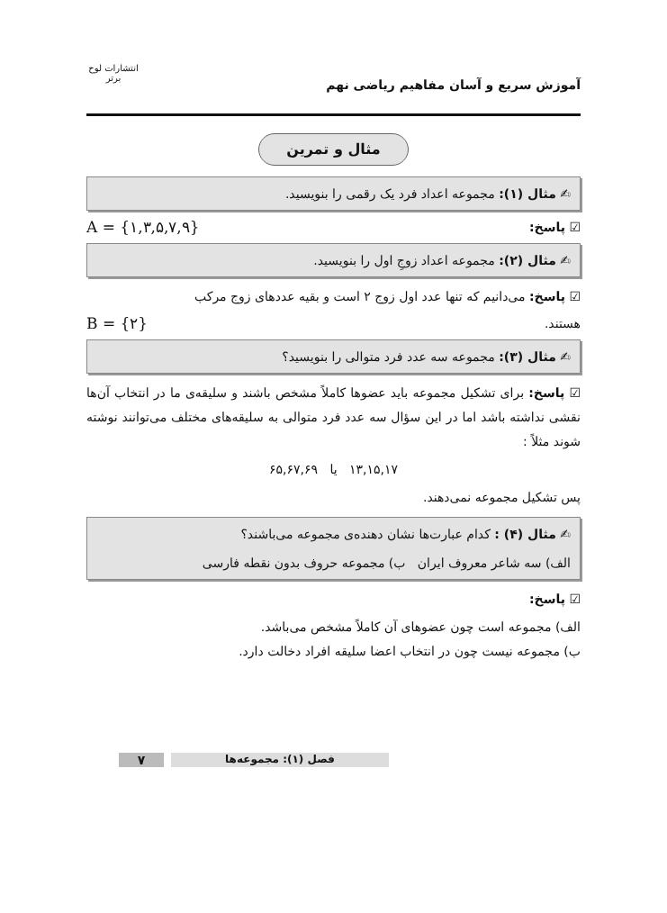آموزش سریع و آسان مفاهیم ریاضی نهم
انتشارات لوح برتر
مثال و تمرین
✍ مثال (۱): مجموعه اعداد فرد یک رقمی را بنویسید.
☑ پاسخ: A = {۱,۳,۵,۷,۹}
✍ مثال (۲): مجموعه اعداد زوجِ اول را بنویسید.
☑ پاسخ: می‌دانیم که تنها عدد اول زوج ۲ است و بقیه عددهای زوج مرکب
هستند. B = {۲}
✍ مثال (۳): مجموعه سه عدد فرد متوالی را بنویسید؟
☑ پاسخ: برای تشکیل مجموعه باید عضوها کاملاً مشخص باشند و سلیقه‌ی ما در انتخاب آن‌ها نقشی نداشته باشد اما در این سؤال سه عدد فرد متوالی به سلیقه‌های مختلف می‌توانند نوشته شوند مثلاً :
۱۳,۱۵,۱۷ یا ۶۵,۶۷,۶۹
پس تشکیل مجموعه نمی‌دهند.
✍ مثال (۴) : کدام عبارت‌ها نشان دهنده‌ی مجموعه می‌باشند؟
الف) سه شاعر معروف ایران ب) مجموعه حروف بدون نقطه فارسی
☑ پاسخ:
الف) مجموعه است چون عضوهای آن کاملاً مشخص می‌باشد.
ب) مجموعه نیست چون در انتخاب اعضا سلیقه افراد دخالت دارد.
۷
فصل (۱): مجموعه‌ها